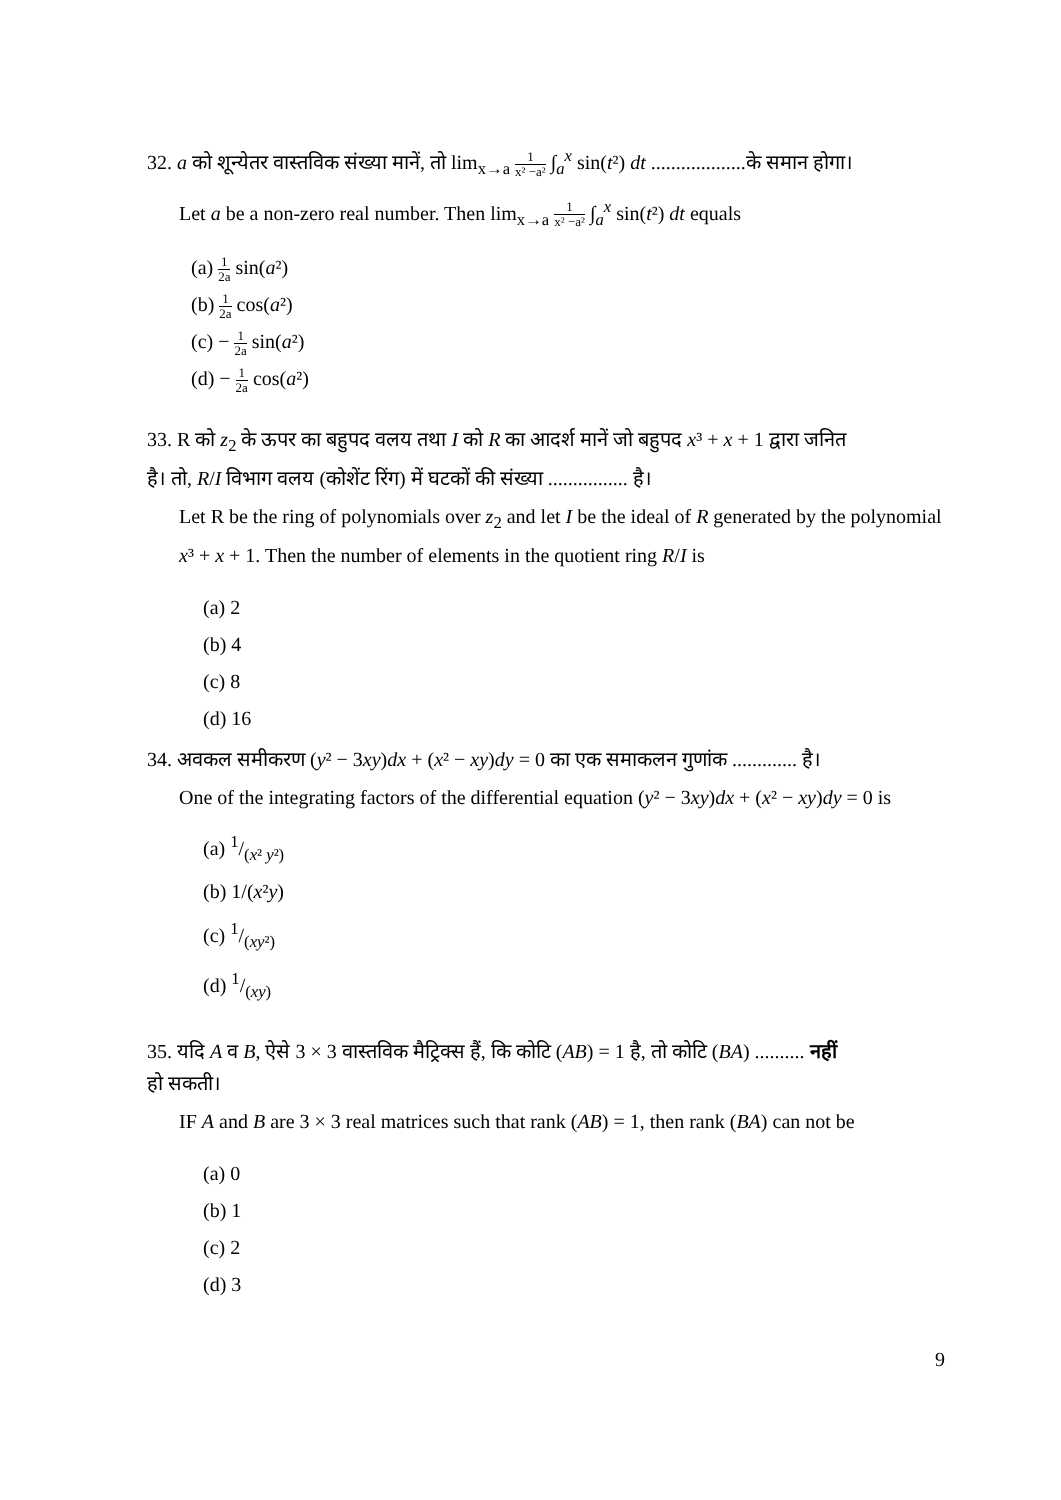32. a को शून्येतर वास्तविक संख्या मानें, तो lim<sub>x→a</sub> 1 x² −a² ∫<sub>a</sub><sup>x</sup> sin(t²) dt ...................के समान होगा।
Let a be a non-zero real number. Then lim<sub>x→a</sub> 1 x² −a² ∫<sub>a</sub><sup>x</sup> sin(t²) dt equals
(a) 1 2a sin(a²)
(b) 1 2a cos(a²)
(c) − 1 2a sin(a²)
(d) − 1 2a cos(a²)
33. R को z<sub>2</sub> के ऊपर का बहुपद वलय तथा I को R का आदर्श मानें जो बहुपद x³ + x + 1 द्वारा जनित
है। तो, R/I विभाग वलय (कोशेंट रिंग) में घटकों की संख्या ................ है।
Let R be the ring of polynomials over z<sub>2</sub> and let I be the ideal of R generated by the polynomial x³ + x + 1. Then the number of elements in the quotient ring R/I is
(a) 2
(b) 4
(c) 8
(d) 16
34. अवकल समीकरण (y² − 3xy)dx + (x² − xy)dy = 0 का एक समाकलन गुणांक ............. है।
One of the integrating factors of the differential equation (y² − 3xy)dx + (x² − xy)dy = 0 is
(a) 1/(x² y²)
(b) 1/(x²y)
(c) 1/(xy²)
(d) 1/(xy)
35. यदि A व B, ऐसे 3 × 3 वास्तविक मैट्रिक्स हैं, कि कोटि (AB) = 1 है, तो कोटि (BA) .......... नहीं
हो सकती।
IF A and B are 3 × 3 real matrices such that rank (AB) = 1, then rank (BA) can not be
(a) 0
(b) 1
(c) 2
(d) 3
9